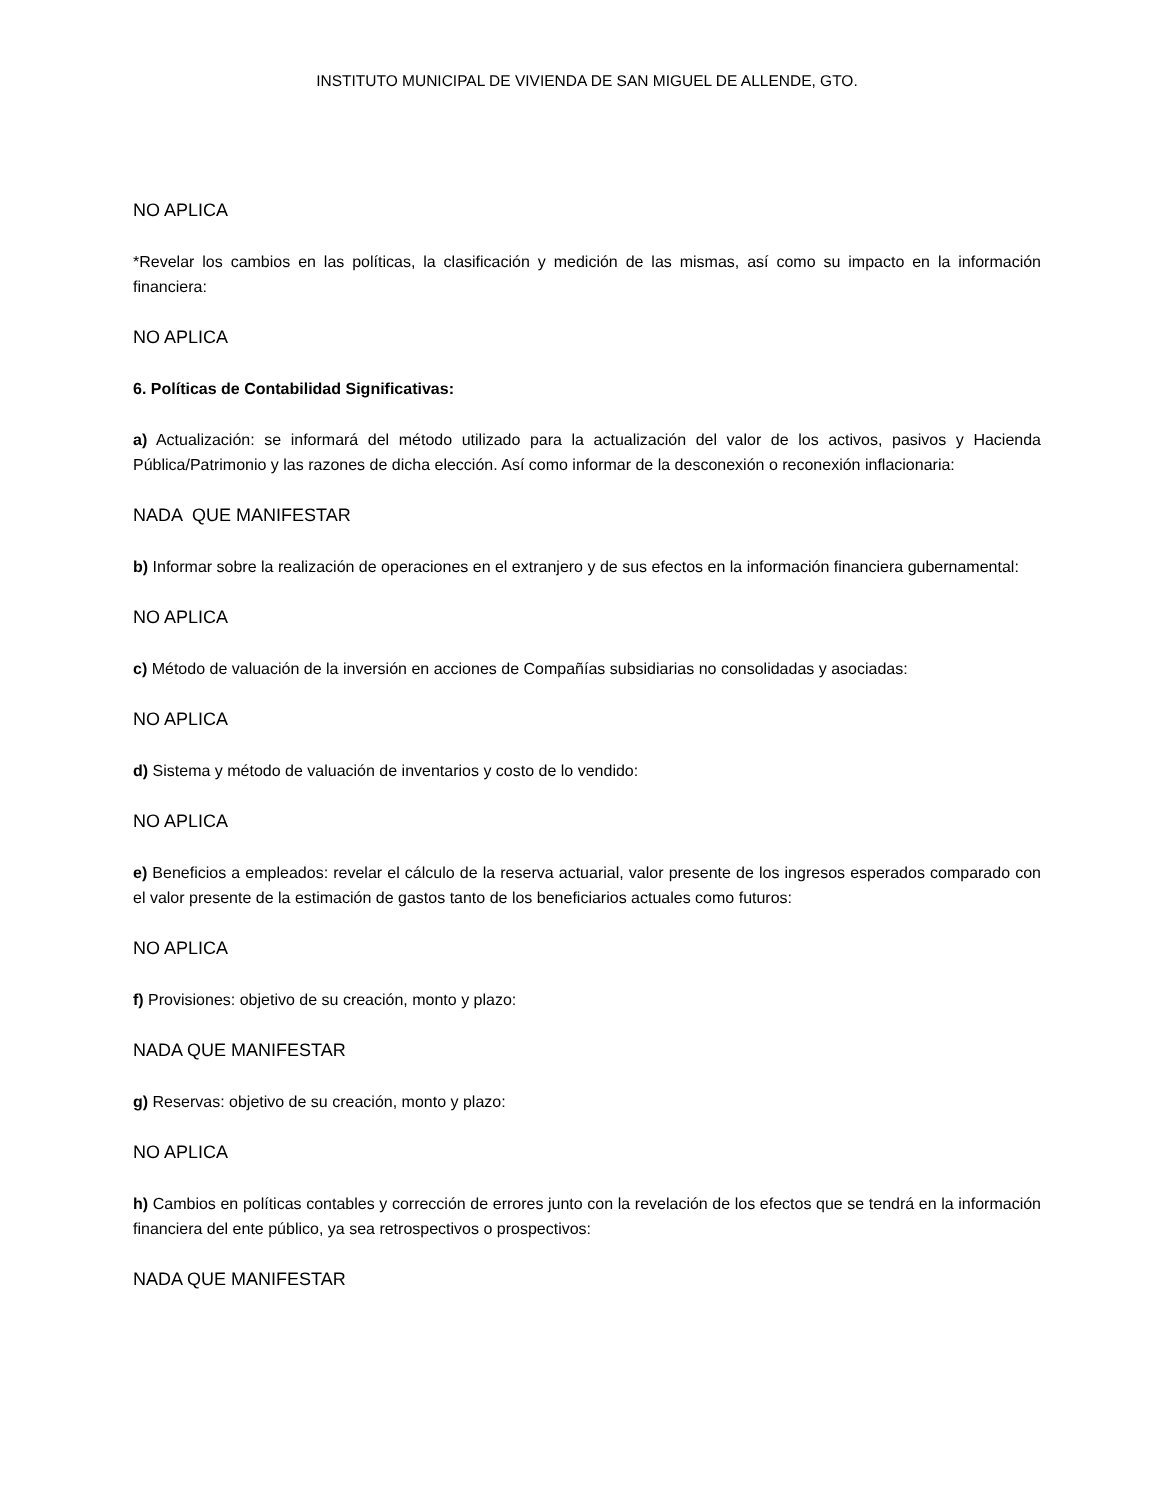INSTITUTO MUNICIPAL DE VIVIENDA DE SAN MIGUEL DE ALLENDE, GTO.
NO APLICA
*Revelar los cambios en las políticas, la clasificación y medición de las mismas, así como su impacto en la información financiera:
NO APLICA
6. Políticas de Contabilidad Significativas:
a) Actualización: se informará del método utilizado para la actualización del valor de los activos, pasivos y Hacienda Pública/Patrimonio y las razones de dicha elección. Así como informar de la desconexión o reconexión inflacionaria:
NADA QUE MANIFESTAR
b) Informar sobre la realización de operaciones en el extranjero y de sus efectos en la información financiera gubernamental:
NO APLICA
c) Método de valuación de la inversión en acciones de Compañías subsidiarias no consolidadas y asociadas:
NO APLICA
d) Sistema y método de valuación de inventarios y costo de lo vendido:
NO APLICA
e) Beneficios a empleados: revelar el cálculo de la reserva actuarial, valor presente de los ingresos esperados comparado con el valor presente de la estimación de gastos tanto de los beneficiarios actuales como futuros:
NO APLICA
f) Provisiones: objetivo de su creación, monto y plazo:
NADA QUE MANIFESTAR
g) Reservas: objetivo de su creación, monto y plazo:
NO APLICA
h) Cambios en políticas contables y corrección de errores junto con la revelación de los efectos que se tendrá en la información financiera del ente público, ya sea retrospectivos o prospectivos:
NADA QUE MANIFESTAR